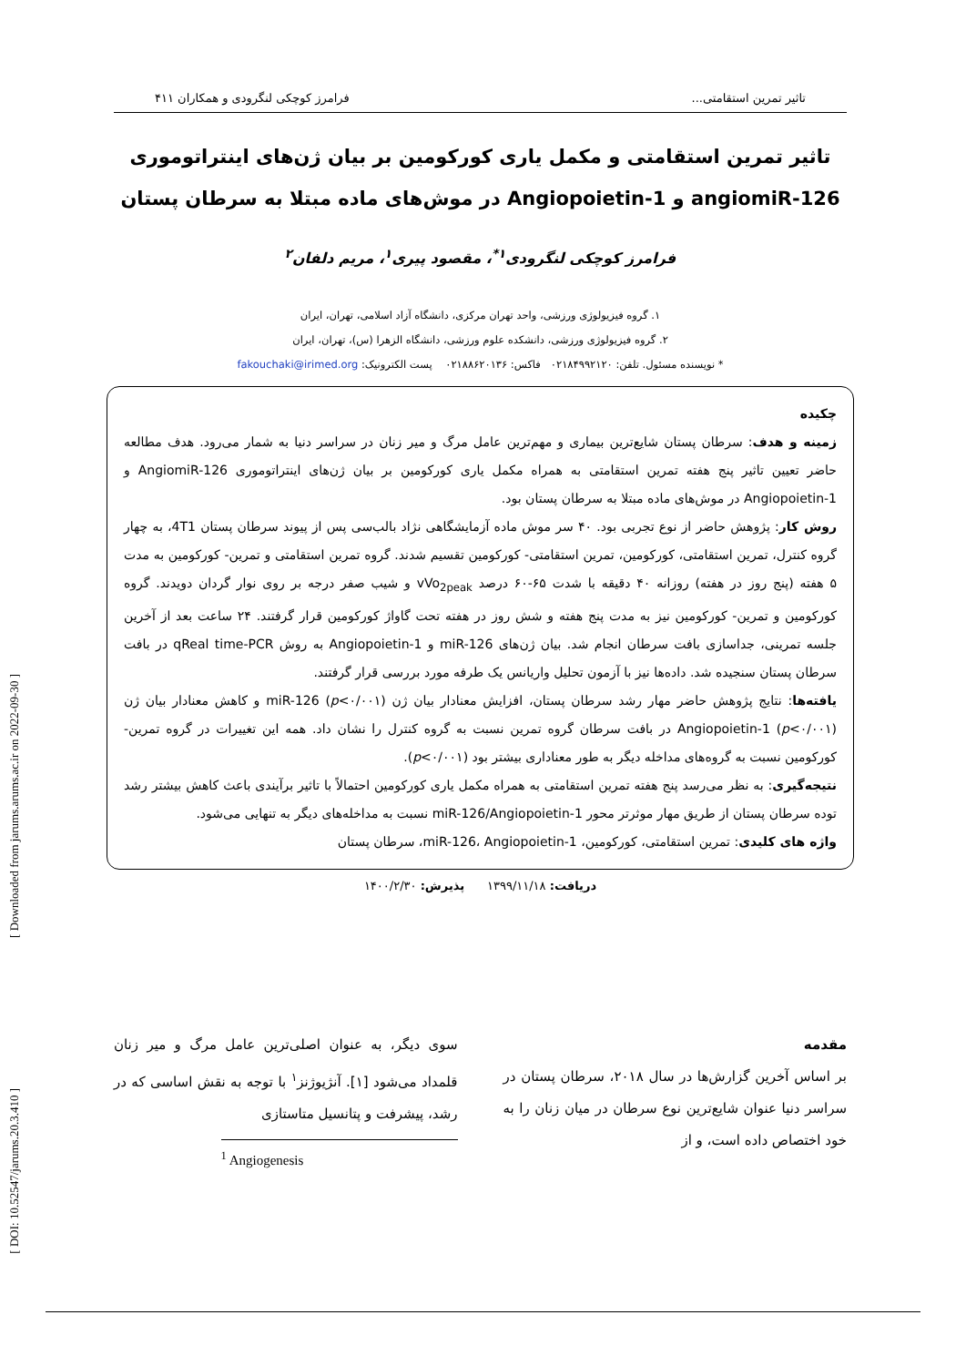[ Downloaded from jarums.arums.ac.ir on 2022-09-30 ]
[ DOI: 10.52547/jarums.20.3.410 ]
تاثیر تمرین استقامتی... فرامرز کوچکی لنگرودی و همکاران ۴۱۱
تاثیر تمرین استقامتی و مکمل یاری کورکومین بر بیان ژن‌های اینتراتوموری angiomiR-126 و Angiopoietin-1 در موش‌های ماده مبتلا به سرطان پستان
فرامرز کوچکی لنگرودی<sup>۱*</sup>، مقصود پیری<sup>۱</sup>، مریم دلفان<sup>۲</sup>
۱. گروه فیزیولوژی ورزشی، واحد تهران مرکزی، دانشگاه آزاد اسلامی، تهران، ایران
۲. گروه فیزیولوژی ورزشی، دانشکده علوم ورزشی، دانشگاه الزهرا (س)، تهران، ایران
* نویسنده مسئول. تلفن: ۰۲۱۸۴۹۹۲۱۲۰ فاکس: ۰۲۱۸۸۶۲۰۱۳۶ پست الکترونیک: fakouchaki@irimed.org
چکیده
زمینه و هدف: سرطان پستان شایع‌ترین بیماری و مهم‌ترین عامل مرگ و میر زنان در سراسر دنیا به شمار می‌رود. هدف مطالعه حاضر تعیین تاثیر پنج هفته تمرین استقامتی به همراه مکمل یاری کورکومین بر بیان ژن‌های اینتراتوموری AngiomiR-126 و Angiopoietin-1 در موش‌های ماده مبتلا به سرطان پستان بود.
روش کار: پژوهش حاضر از نوع تجربی بود. ۴۰ سر موش ماده آزمایشگاهی نژاد بالب‌سی پس از پیوند سرطان پستان 4T1، به چهار گروه کنترل، تمرین استقامتی، کورکومین، تمرین استقامتی- کورکومین تقسیم شدند. گروه تمرین استقامتی و تمرین- کورکومین به مدت ۵ هفته (پنج روز در هفته) روزانه ۴۰ دقیقه با شدت ۶۵-۶۰ درصد vVo<sub>2peak</sub> و شیب صفر درجه بر روی نوار گردان دویدند. گروه کورکومین و تمرین- کورکومین نیز به مدت پنج هفته و شش روز در هفته تحت گاواژ کورکومین قرار گرفتند. ۲۴ ساعت بعد از آخرین جلسه تمرینی، جداسازی بافت سرطان انجام شد. بیان ژن‌های miR-126 و Angiopoietin-1 به روش qReal time-PCR در بافت سرطان پستان سنجیده شد. داده‌ها نیز با آزمون تحلیل واریانس یک طرفه مورد بررسی قرار گرفتند.
یافته‌ها: نتایج پژوهش حاضر مهار رشد سرطان پستان، افزایش معنادار بیان ژن miR-126 (p<۰/۰۰۱) و کاهش معنادار بیان ژن Angiopoietin-1 (p<۰/۰۰۱) در بافت سرطان گروه تمرین نسبت به گروه کنترل را نشان داد. همه این تغییرات در گروه تمرین- کورکومین نسبت به گروه‌های مداخله دیگر به طور معناداری بیشتر بود (p<۰/۰۰۱).
نتیجه‌گیری: به نظر می‌رسد پنج هفته تمرین استقامتی به همراه مکمل یاری کورکومین احتمالاً با تاثیر برآیندی باعث کاهش بیشتر رشد توده سرطان پستان از طریق مهار موثرتر محور miR-126/Angiopoietin-1 نسبت به مداخله‌های دیگر به تنهایی می‌شود.
واژه های کلیدی: تمرین استقامتی، کورکومین، miR-126، Angiopoietin-1، سرطان پستان
دریافت: ۱۳۹۹/۱۱/۱۸ پذیرش: ۱۴۰۰/۲/۳۰
مقدمه
بر اساس آخرین گزارش‌ها در سال ۲۰۱۸، سرطان پستان در سراسر دنیا عنوان شایع‌ترین نوع سرطان در میان زنان را به خود اختصاص داده است، و از
سوی دیگر، به عنوان اصلی‌ترین عامل مرگ و میر زنان قلمداد می‌شود [۱]. آنژیوژنز<sup>۱</sup> با توجه به نقش اساسی که در رشد، پیشرفت و پتانسیل متاستازی
<sup>1</sup> Angiogenesis